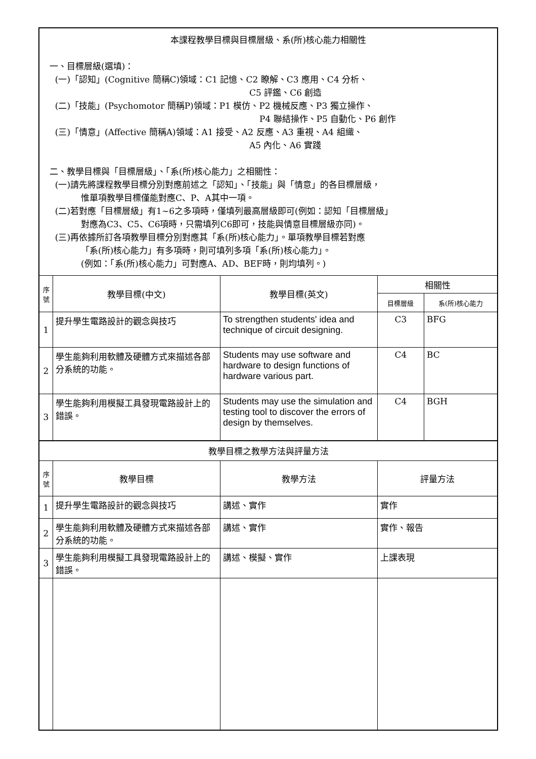| 本課程教學目標與目標層級、系(所)核心能力相關性 一、目標層級(選填)： (一)「認知」(Cognitive 簡稱C)領域：C1 記憶、C2 瞭解、C3 應用、C4 分析、 C5 評鑑、C6 創造 (二)「技能」(Psychomotor 簡稱P)領域：P1 模仿、P2 機械反應、P3 獨立操作、 P4 聯結操作、P5 自動化、P6 創作 (三)「情意」(Affective 簡稱A)領域：A1 接受、A2 反應、A3 重視、A4 組織、 A5 內化、A6 實踐 二、教學目標與「目標層級」、「系(所)核心能力」之相關性： (一)請先將課程教學目標分別對應前述之「認知」、「技能」與「情意」的各目標層級， 惟單項教學目標僅能對應C、P、A其中一項。 (二)若對應「目標層級」有1~6之多項時，僅填列最高層級即可(例如：認知「目標層級」 對應為C3、C5、C6項時，只需填列C6即可，技能與情意目標層級亦同)。 (三)再依據所訂各項教學目標分別對應其「系(所)核心能力」。單項教學目標若對應 「系(所)核心能力」有多項時，則可填列多項「系(所)核心能力」。 (例如：「系(所)核心能力」可對應A、AD、BEF時，則均填列。) | | | | |
| 序號 | 教學目標(中文) | 教學目標(英文) | 相關性 | |
| | | | 目標層級 | 系(所)核心能力 |
| 1 | 提升學生電路設計的觀念與技巧 | To strengthen students' idea and technique of circuit designing. | C3 | BFG |
| 2 | 學生能夠利用軟體及硬體方式來描述各部分系統的功能。 | Students may use software and hardware to design functions of hardware various part. | C4 | BC |
| 3 | 學生能夠利用模擬工具發現電路設計上的錯誤。 | Students may use the simulation and testing tool to discover the errors of design by themselves. | C4 | BGH |
| 教學目標之教學方法與評量方法 | | | | |
| 序號 | 教學目標 | 教學方法 | 評量方法 | |
| 1 | 提升學生電路設計的觀念與技巧 | 講述、實作 | 實作 | |
| 2 | 學生能夠利用軟體及硬體方式來描述各部分系統的功能。 | 講述、實作 | 實作、報告 | |
| 3 | 學生能夠利用模擬工具發現電路設計上的錯誤。 | 講述、模擬、實作 | 上課表現 | |